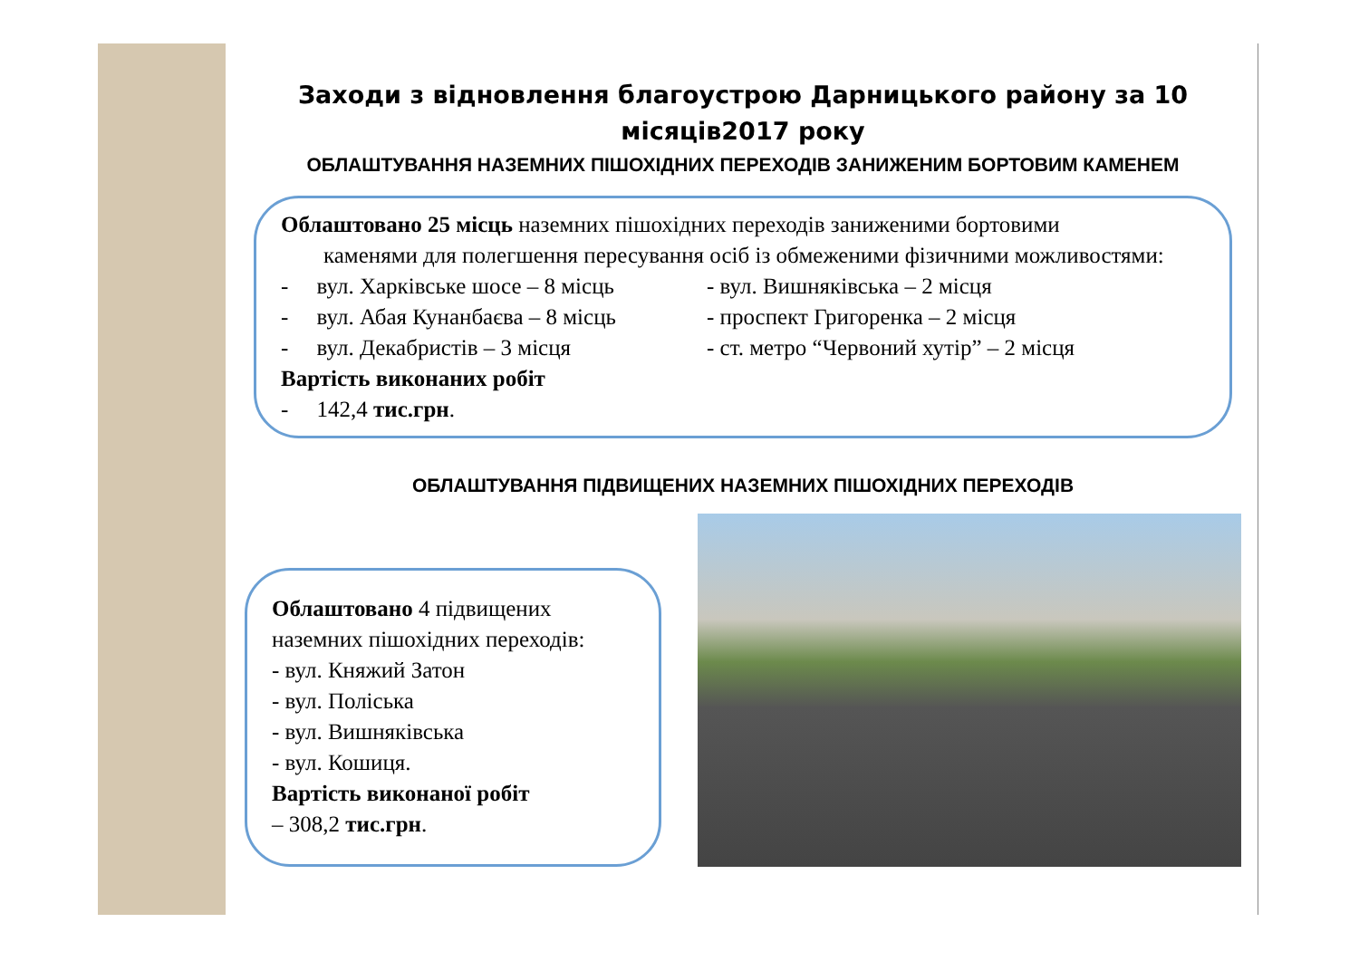Заходи з відновлення благоустрою Дарницького району за 10 місяців2017 року
ОБЛАШТУВАННЯ НАЗЕМНИХ ПІШОХІДНИХ ПЕРЕХОДІВ ЗАНИЖЕНИМ БОРТОВИМ КАМЕНЕМ
Облаштовано 25 місць наземних пішохідних переходів заниженими бортовими
каменями для полегшення пересування осіб із обмеженими фізичними можливостями:
- вул. Харківське шосе – 8 місць
- вул. Вишняківська – 2 місця
- вул. Абая Кунанбаєва – 8 місць
- проспект Григоренка – 2 місця
- вул. Декабристів – 3 місця
- ст. метро “Червоний хутір” – 2 місця
Вартість виконаних робіт
- 142,4 тис.грн.
ОБЛАШТУВАННЯ ПІДВИЩЕНИХ НАЗЕМНИХ ПІШОХІДНИХ ПЕРЕХОДІВ
Облаштовано 4 підвищених наземних пішохідних переходів:
- вул. Княжий Затон
- вул. Поліська
- вул. Вишняківська
- вул. Кошиця.
Вартість виконаної робіт
– 308,2 тис.грн.